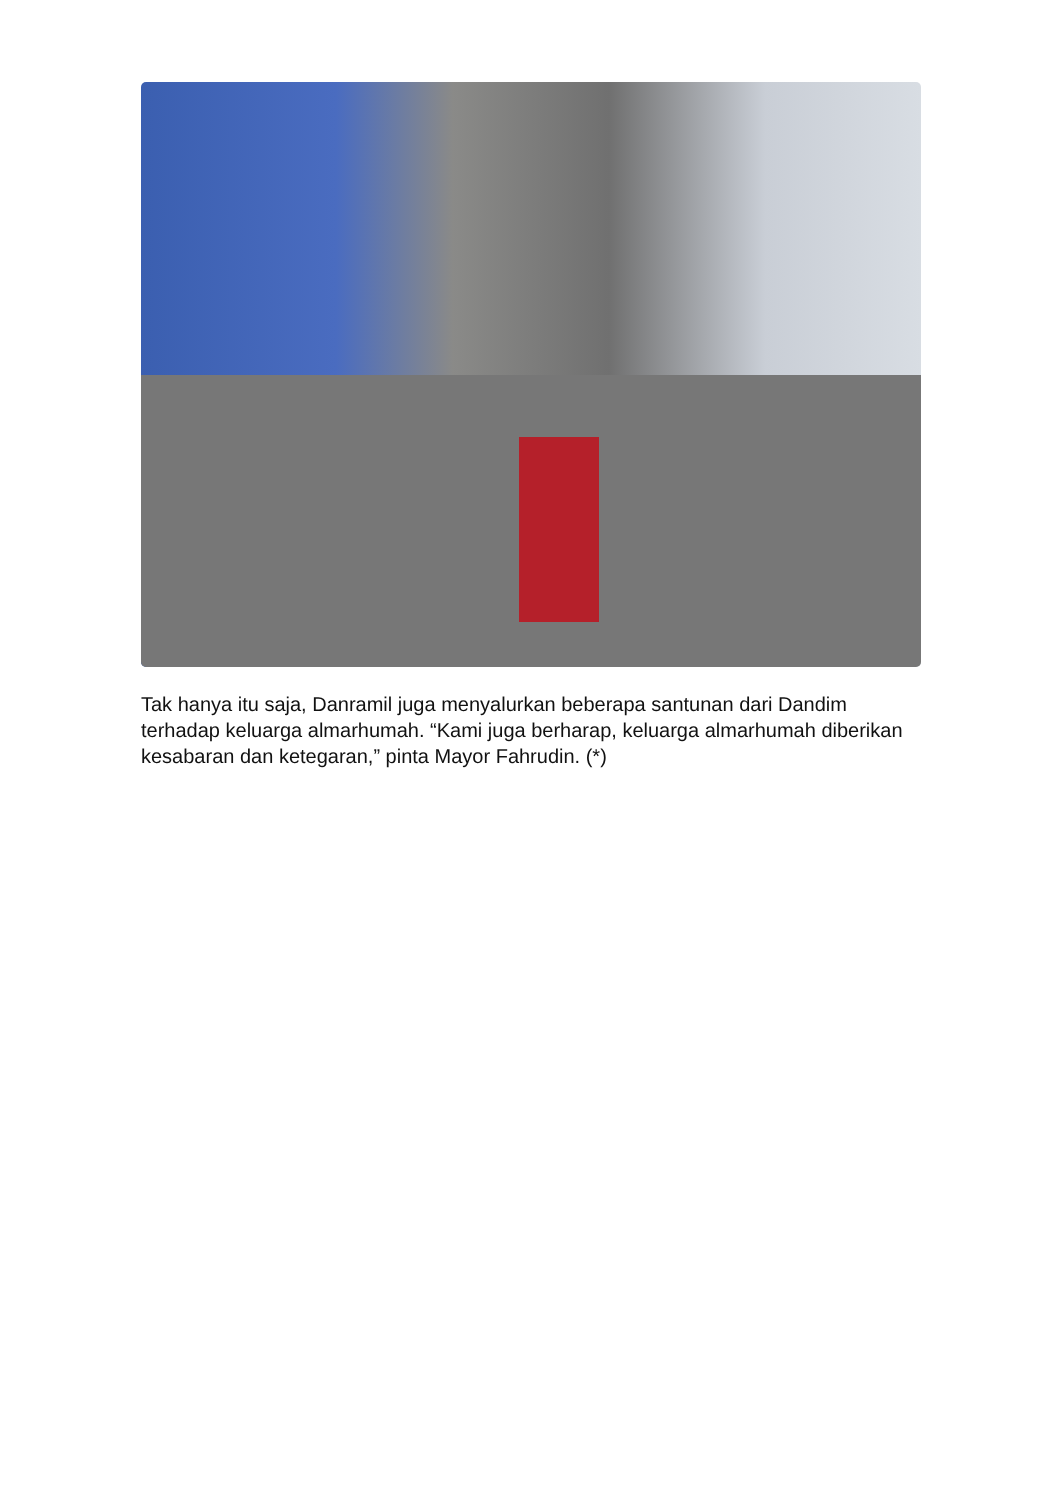Tak hanya itu saja, Danramil juga menyalurkan beberapa santunan dari Dandim terhadap keluarga almarhumah. “Kami juga berharap, keluarga almarhumah diberikan kesabaran dan ketegaran,” pinta Mayor Fahrudin. (*)